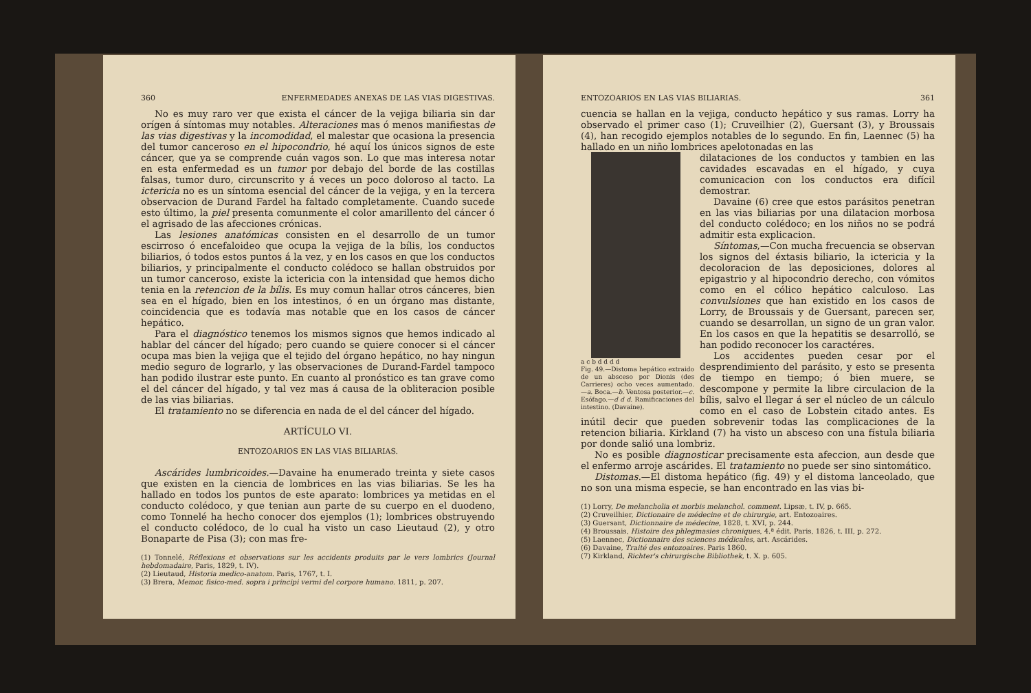360 ENFERMEDADES ANEXAS DE LAS VIAS DIGESTIVAS.
No es muy raro ver que exista el cáncer de la vejiga biliaria sin dar orígen á síntomas muy notables. Alteraciones mas ó menos manifiestas de las vias digestivas y la incomodidad, el malestar que ocasiona la presencia del tumor canceroso en el hipocondrio, hé aquí los únicos signos de este cáncer, que ya se comprende cuán vagos son. Lo que mas interesa notar en esta enfermedad es un tumor por debajo del borde de las costillas falsas, tumor duro, circunscrito y á veces un poco doloroso al tacto. La ictericia no es un síntoma esencial del cáncer de la vejiga, y en la tercera observacion de Durand Fardel ha faltado completamente. Cuando sucede esto último, la piel presenta comunmente el color amarillento del cáncer ó el agrisado de las afecciones crónicas.
Las lesiones anatómicas consisten en el desarrollo de un tumor escirroso ó encefaloideo que ocupa la vejiga de la bílis, los conductos biliarios, ó todos estos puntos á la vez, y en los casos en que los conductos biliarios, y principalmente el conducto colédoco se hallan obstruidos por un tumor canceroso, existe la ictericia con la intensidad que hemos dicho tenia en la retencion de la bílis. Es muy comun hallar otros cánceres, bien sea en el hígado, bien en los intestinos, ó en un órgano mas distante, coincidencia que es todavía mas notable que en los casos de cáncer hepático.
Para el diagnóstico tenemos los mismos signos que hemos indicado al hablar del cáncer del hígado; pero cuando se quiere conocer si el cáncer ocupa mas bien la vejiga que el tejido del órgano hepático, no hay ningun medio seguro de lograrlo, y las observaciones de Durand-Fardel tampoco han podido ilustrar este punto. En cuanto al pronóstico es tan grave como el del cáncer del hígado, y tal vez mas á causa de la obliteracion posible de las vias biliarias.
El tratamiento no se diferencia en nada de el del cáncer del hígado.
ARTÍCULO VI.
ENTOZOARIOS EN LAS VIAS BILIARIAS.
Ascárides lumbricoides.—Davaine ha enumerado treinta y siete casos que existen en la ciencia de lombrices en las vias biliarias. Se les ha hallado en todos los puntos de este aparato: lombrices ya metidas en el conducto colédoco, y que tenian aun parte de su cuerpo en el duodeno, como Tonnelé ha hecho conocer dos ejemplos (1); lombrices obstruyendo el conducto colédoco, de lo cual ha visto un caso Lieutaud (2), y otro Bonaparte de Pisa (3); con mas fre-
(1) Tonnelé, Réflexions et observations sur les accidents produits par le vers lombrics (Journal hebdomadaire, Paris, 1829, t. IV).
(2) Lieutaud, Historia medico-anatom. Paris, 1767, t. I.
(3) Brera, Memor, fisico-med. sopra i principi vermi del corpore humano. 1811, p. 207.
ENTOZOARIOS EN LAS VIAS BILIARIAS. 361
cuencia se hallan en la vejiga, conducto hepático y sus ramas. Lorry ha observado el primer caso (1); Cruveilhier (2), Guersant (3), y Broussais (4), han recogido ejemplos notables de lo segundo. En fin, Laennec (5) ha hallado en un niño lombrices apelotonadas en las
a c b d d d d
Fig. 49.—Distoma hepático extraido de un absceso por Dionis (des Carrieres) ocho veces aumentado.—a. Boca.—b. Ventosa posterior.—c. Esófago.—d d d. Ramificaciones del intestino. (Davaine).
dilataciones de los conductos y tambien en las cavidades escavadas en el hígado, y cuya comunicacion con los conductos era difícil demostrar.
Davaine (6) cree que estos parásitos penetran en las vias biliarias por una dilatacion morbosa del conducto colédoco; en los niños no se podrá admitir esta explicacion.
Síntomas,—Con mucha frecuencia se observan los signos del éxtasis biliario, la ictericia y la decoloracion de las deposiciones, dolores al epigastrio y al hipocondrio derecho, con vómitos como en el cólico hepático calculoso. Las convulsiones que han existido en los casos de Lorry, de Broussais y de Guersant, parecen ser, cuando se desarrollan, un signo de un gran valor. En los casos en que la hepatitis se desarrolló, se han podido reconocer los caractéres.
Los accidentes pueden cesar por el desprendimiento del parásito, y esto se presenta de tiempo en tiempo; ó bien muere, se descompone y permite la libre circulacion de la bílis, salvo el llegar á ser el núcleo de un cálculo como en el caso de Lobstein citado antes. Es inútil decir que pueden sobrevenir todas las complicaciones de la retencion biliaria. Kirkland (7) ha visto un absceso con una fístula biliaria por donde salió una lombriz.
No es posible diagnosticar precisamente esta afeccion, aun desde que el enfermo arroje ascárides. El tratamiento no puede ser sino sintomático.
Distomas.—El distoma hepático (fig. 49) y el distoma lanceolado, que no son una misma especie, se han encontrado en las vias bi-
(1) Lorry, De melancholia et morbis melanchol. comment. Lipsæ, t. IV, p. 665.
(2) Cruveilhier, Dictionaire de médecine et de chirurgie, art. Entozoaires.
(3) Guersant, Dictionnaire de médecine, 1828, t. XVI, p. 244.
(4) Broussais, Histoire des phlegmasies chroniques, 4.ª édit. Paris, 1826, t. III, p. 272.
(5) Laennec, Dictionnaire des sciences médicales, art. Ascárides.
(6) Davaine, Traité des entozoaires. Paris 1860.
(7) Kirkland, Richter's chirurgische Bibliothek, t. X. p. 605.